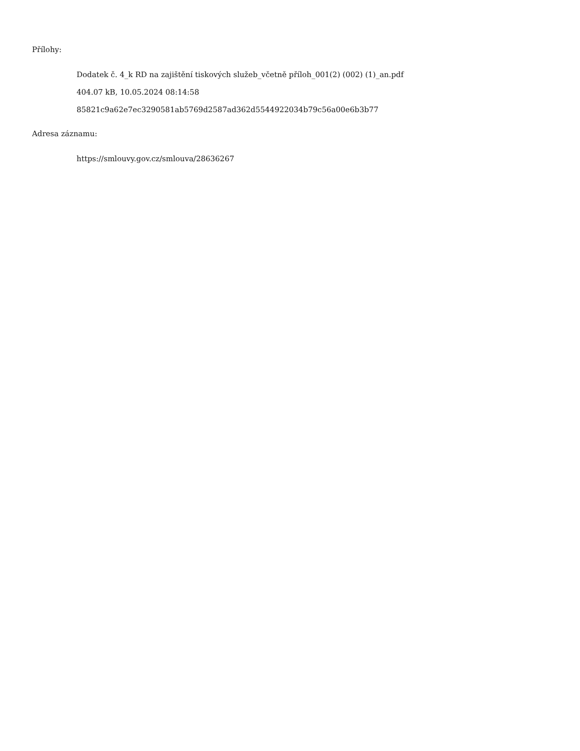Přílohy:
Dodatek č. 4_k RD na zajištění tiskových služeb_včetně příloh_001(2) (002) (1)_an.pdf
404.07 kB, 10.05.2024 08:14:58
85821c9a62e7ec3290581ab5769d2587ad362d5544922034b79c56a00e6b3b77
Adresa záznamu:
https://smlouvy.gov.cz/smlouva/28636267